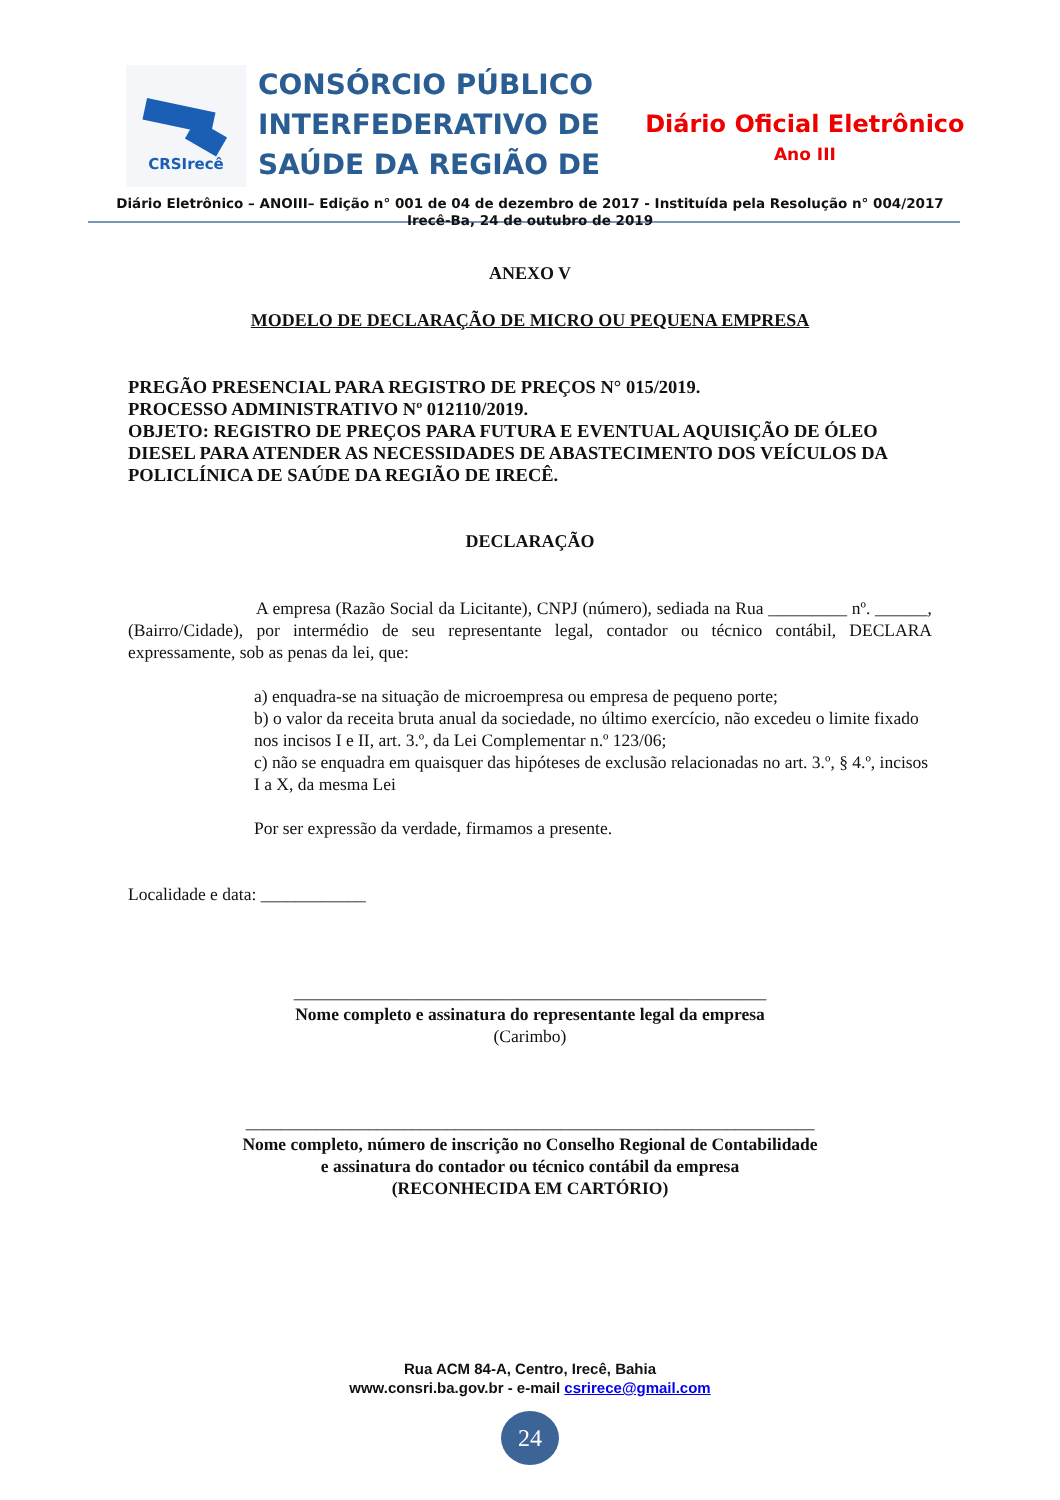CRSIrecê
CONSÓRCIO PÚBLICO
INTERFEDERATIVO DE
SAÚDE DA REGIÃO DE
Diário Oficial Eletrônico
Ano III
Diário Eletrônico – ANOIII– Edição n° 001 de 04 de dezembro de 2017 - Instituída pela Resolução n° 004/2017
Irecê-Ba, 24 de outubro de 2019
ANEXO V
MODELO DE DECLARAÇÃO DE MICRO OU PEQUENA EMPRESA
PREGÃO PRESENCIAL PARA REGISTRO DE PREÇOS N° 015/2019.
PROCESSO ADMINISTRATIVO Nº 012110/2019.
OBJETO: REGISTRO DE PREÇOS PARA FUTURA E EVENTUAL AQUISIÇÃO DE ÓLEO DIESEL PARA ATENDER AS NECESSIDADES DE ABASTECIMENTO DOS VEÍCULOS DA POLICLÍNICA DE SAÚDE DA REGIÃO DE IRECÊ.
DECLARAÇÃO
A empresa (Razão Social da Licitante), CNPJ (número), sediada na Rua _________ nº. ______, (Bairro/Cidade), por intermédio de seu representante legal, contador ou técnico contábil, DECLARA expressamente, sob as penas da lei, que:
a) enquadra-se na situação de microempresa ou empresa de pequeno porte;
b) o valor da receita bruta anual da sociedade, no último exercício, não excedeu o limite fixado nos incisos I e II, art. 3.º, da Lei Complementar n.º 123/06;
c) não se enquadra em quaisquer das hipóteses de exclusão relacionadas no art. 3.º, § 4.º, incisos I a X, da mesma Lei
Por ser expressão da verdade, firmamos a presente.
Localidade e data: ____________
______________________________________________________
Nome completo e assinatura do representante legal da empresa
(Carimbo)
_________________________________________________________________
Nome completo, número de inscrição no Conselho Regional de Contabilidade
e assinatura do contador ou técnico contábil da empresa
(RECONHECIDA EM CARTÓRIO)
Rua ACM 84-A, Centro, Irecê, Bahia
www.consri.ba.gov.br - e-mail csrirece@gmail.com
24